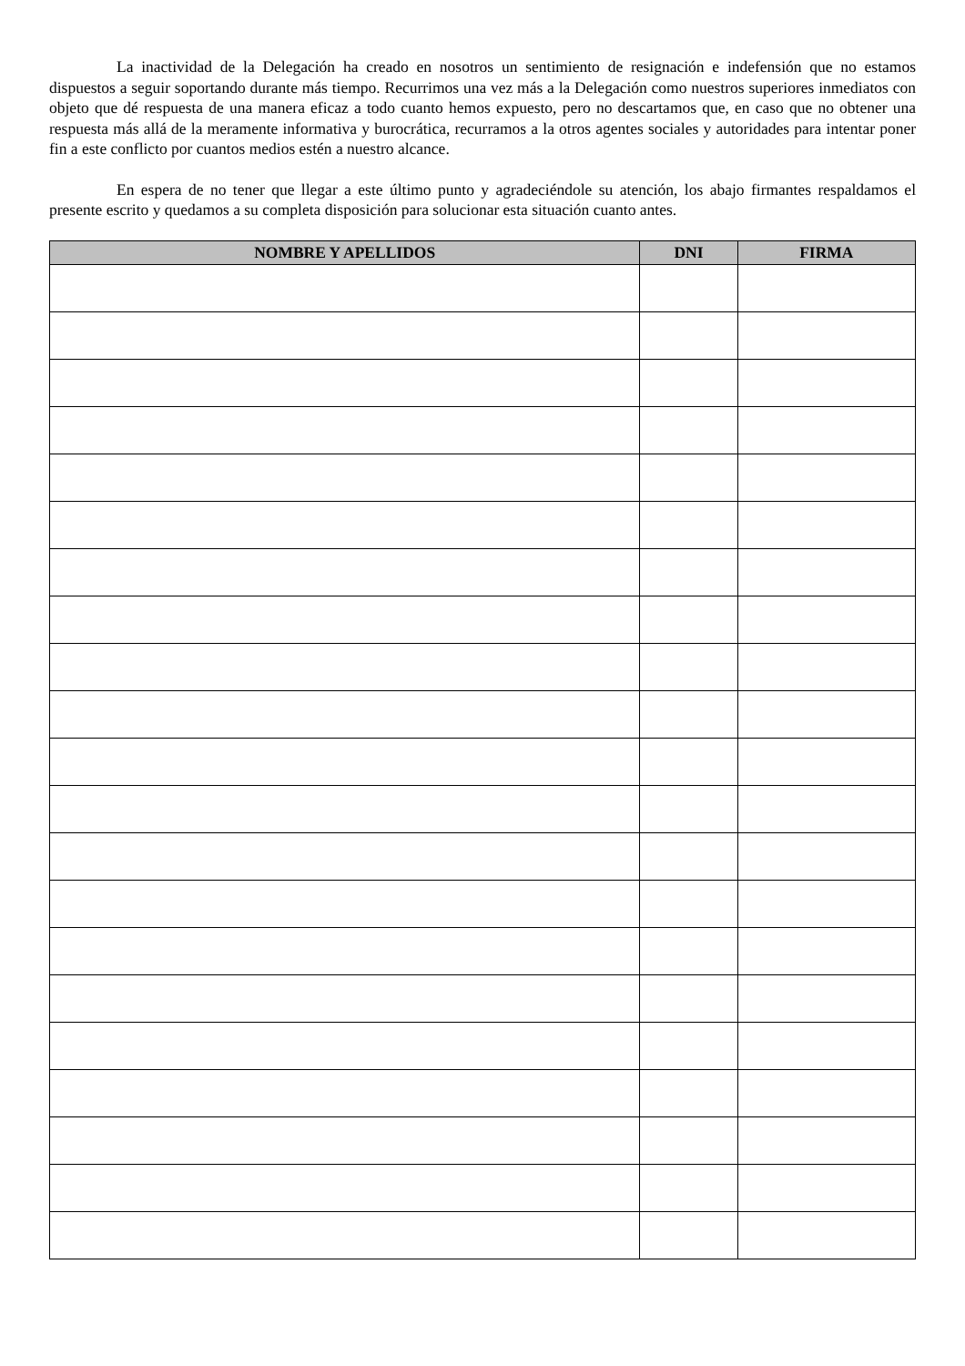La inactividad de la Delegación ha creado en nosotros un sentimiento de resignación e indefensión que no estamos dispuestos a seguir soportando durante más tiempo. Recurrimos una vez más a la Delegación como nuestros superiores inmediatos con objeto que dé respuesta de una manera eficaz a todo cuanto hemos expuesto, pero no descartamos que, en caso que no obtener una respuesta más allá de la meramente informativa y burocrática, recurramos a la otros agentes sociales y autoridades para intentar poner fin a este conflicto por cuantos medios estén a nuestro alcance.
En espera de no tener que llegar a este último punto y agradeciéndole su atención, los abajo firmantes respaldamos el presente escrito y quedamos a su completa disposición para solucionar esta situación cuanto antes.
| NOMBRE Y APELLIDOS | DNI | FIRMA |
| --- | --- | --- |